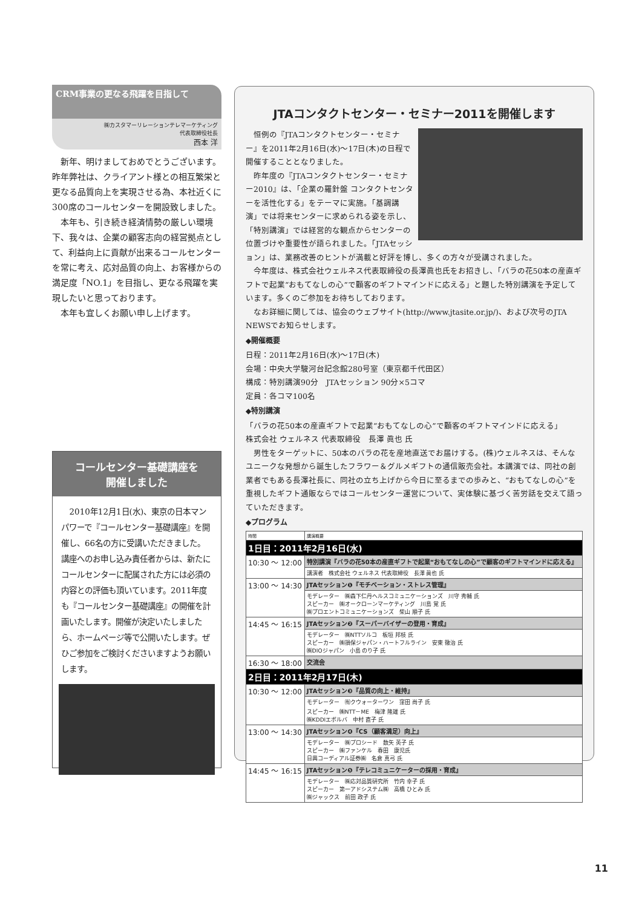CRM事業の更なる飛躍を目指して
㈱カスタマーリレーションテレマーケティング
代表取締役社長
西本 洋
新年、明けましておめでとうございます。昨年弊社は、クライアント様との相互繁栄と更なる品質向上を実現させる為、本社近くに300席のコールセンターを開設致しました。
本年も、引き続き経済情勢の厳しい環境下、我々は、企業の顧客志向の経営拠点として、利益向上に貢献が出来るコールセンターを常に考え、応対品質の向上、お客様からの満足度「NO.1」を目指し、更なる飛躍を実現したいと思っております。
本年も宜しくお願い申し上げます。
コールセンター基礎講座を
開催しました
2010年12月1日(水)、東京の日本マンパワーで『コールセンター基礎講座』を開催し、66名の方に受講いただきました。講座へのお申し込み責任者からは、新たにコールセンターに配属された方には必須の内容との評価も頂いています。2011年度も『コールセンター基礎講座』の開催を計画いたします。開催が決定いたしましたら、ホームページ等で公開いたします。ぜひご参加をご検討くださいますようお願いします。
JTAコンタクトセンター・セミナー2011を開催します
恒例の『JTAコンタクトセンター・セミナー』を2011年2月16日(水)～17日(木)の日程で開催することとなりました。
昨年度の『JTAコンタクトセンター・セミナー2010』は、「企業の羅針盤 コンタクトセンターを活性化する」をテーマに実施。「基調講演」では将来センターに求められる姿を示し、「特別講演」では経営的な観点からセンターの位置づけや重要性が語られました。「JTAセッション」は、業務改善のヒントが満載と好評を博し、多くの方々が受講されました。
今年度は、株式会社ウェルネス代表取締役の長澤眞也氏をお招きし、「バラの花50本の産直ギフトで起業“おもてなしの心”で顧客のギフトマインドに応える」と題した特別講演を予定しています。多くのご参加をお待ちしております。
なお詳細に関しては、協会のウェブサイト(http://www.jtasite.or.jp/)、および次号のJTA NEWSでお知らせします。
◆開催概要
日程：2011年2月16日(水)～17日(木)
会場：中央大学駿河台記念館280号室（東京都千代田区）
構成：特別講演90分　JTAセッション 90分×5コマ
定員：各コマ100名
◆特別講演
「バラの花50本の産直ギフトで起業“おもてなしの心”で顧客のギフトマインドに応える」
株式会社 ウェルネス 代表取締役　長澤 眞也 氏
男性をターゲットに、50本のバラの花を産地直送でお届けする。(株)ウェルネスは、そんなユニークな発想から誕生したフラワー＆グルメギフトの通信販売会社。本講演では、同社の創業者でもある長澤社長に、同社の立ち上げから今日に至るまでの歩みと、“おもてなしの心”を重視したギフト通販ならではコールセンター運営について、実体験に基づく苦労話を交えて語っていただきます。
◆プログラム
| 時間 | 講演概要 |
| --- | --- |
| 1日目：2011年2月16日(水) | |
| 10:30 ～ 12:00 | 特別講演『バラの花50本の産直ギフトで起業“おもてなしの心”で顧客のギフトマインドに応える』 |
| | 講演者 株式会社 ウェルネス 代表取締役 長澤 眞也 氏 |
| 13:00 ～ 14:30 | JTAセッション❶『モチベーション・ストレス管理』 |
| | モデレーター ㈱森下仁丹ヘルスコミュニケーションズ 川守 秀輔 氏 スピーカー ㈱オークローンマーケティング 川島 覚 氏 ㈱プロエントコミュニケーションズ 柴山 順子 氏 |
| 14:45 ～ 16:15 | JTAセッション❷『スーパーバイザーの登用・育成』 |
| | モデレーター ㈱NTTソルコ 板垣 邦枝 氏 スピーカー ㈱損保ジャパン・ハートフルライン 安東 徹治 氏 ㈱DIOジャパン 小島 のり子 氏 |
| 16:30 ～ 18:00 | 交流会 |
| 2日目：2011年2月17日(木) | |
| 10:30 ～ 12:00 | JTAセッション❸『品質の向上・維持』 |
| | モデレーター ㈲クウォーターワン 窪田 尚子 氏 スピーカー ㈱NTT－ME 梅津 隆雄 氏 ㈱KDDIエボルバ 中村 直子 氏 |
| 13:00 ～ 14:30 | JTAセッション❹『CS（顧客満足）向上』 |
| | モデレーター ㈱プロシード 数矢 英子 氏 スピーカー ㈱ファンケル 春田 康児氏 日興コーディアル証券㈱ 名倉 真弓 氏 |
| 14:45 ～ 16:15 | JTAセッション❺『テレコミュニケーターの採用・育成』 |
| | モデレーター ㈱応対品質研究所 竹内 幸子 氏 スピーカー 第一アドシステム㈱ 高橋 ひとみ 氏 ㈱ジャックス 前田 政子 氏 |
11